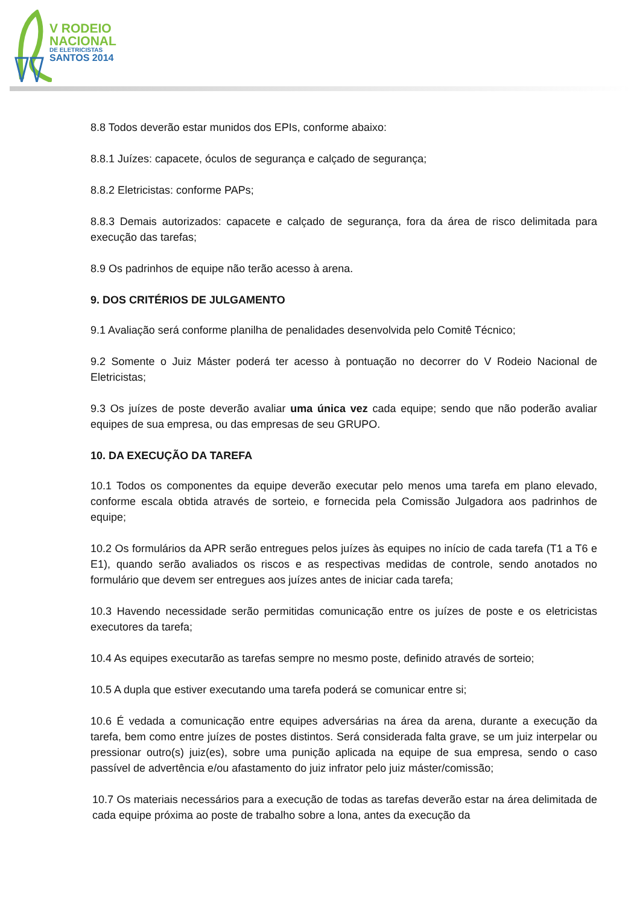V RODEIO
NACIONAL
DE ELETRICISTAS
SANTOS 2014
8.8 Todos deverão estar munidos dos EPIs, conforme abaixo:
8.8.1 Juízes: capacete, óculos de segurança e calçado de segurança;
8.8.2 Eletricistas: conforme PAPs;
8.8.3 Demais autorizados: capacete e calçado de segurança, fora da área de risco delimitada para execução das tarefas;
8.9 Os padrinhos de equipe não terão acesso à arena.
9. DOS CRITÉRIOS DE JULGAMENTO
9.1 Avaliação será conforme planilha de penalidades desenvolvida pelo Comitê Técnico;
9.2 Somente o Juiz Máster poderá ter acesso à pontuação no decorrer do V Rodeio Nacional de Eletricistas;
9.3 Os juízes de poste deverão avaliar uma única vez cada equipe; sendo que não poderão avaliar equipes de sua empresa, ou das empresas de seu GRUPO.
10. DA EXECUÇÃO DA TAREFA
10.1 Todos os componentes da equipe deverão executar pelo menos uma tarefa em plano elevado, conforme escala obtida através de sorteio, e fornecida pela Comissão Julgadora aos padrinhos de equipe;
10.2 Os formulários da APR serão entregues pelos juízes às equipes no início de cada tarefa (T1 a T6 e E1), quando serão avaliados os riscos e as respectivas medidas de controle, sendo anotados no formulário que devem ser entregues aos juízes antes de iniciar cada tarefa;
10.3 Havendo necessidade serão permitidas comunicação entre os juízes de poste e os eletricistas executores da tarefa;
10.4 As equipes executarão as tarefas sempre no mesmo poste, definido através de sorteio;
10.5 A dupla que estiver executando uma tarefa poderá se comunicar entre si;
10.6 É vedada a comunicação entre equipes adversárias na área da arena, durante a execução da tarefa, bem como entre juízes de postes distintos. Será considerada falta grave, se um juiz interpelar ou pressionar outro(s) juiz(es), sobre uma punição aplicada na equipe de sua empresa, sendo o caso passível de advertência e/ou afastamento do juiz infrator pelo juiz máster/comissão;
10.7 Os materiais necessários para a execução de todas as tarefas deverão estar na área delimitada de cada equipe próxima ao poste de trabalho sobre a lona, antes da execução da